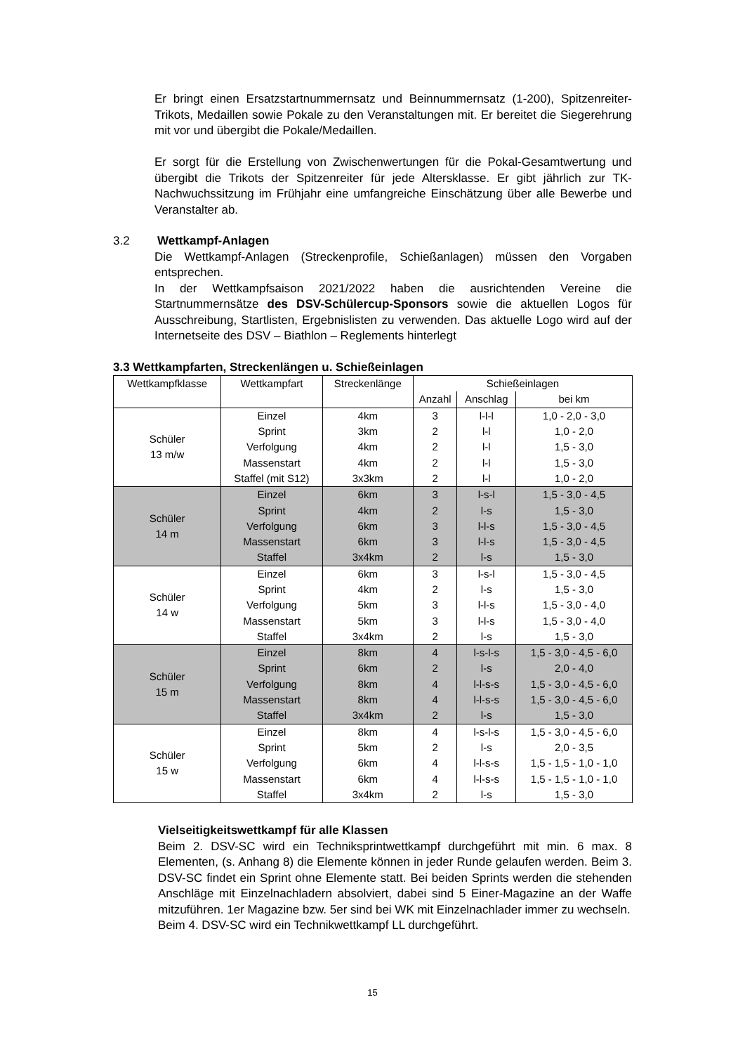Er bringt einen Ersatzstartnummernsatz und Beinnummernsatz (1-200), Spitzenreiter-Trikots, Medaillen sowie Pokale zu den Veranstaltungen mit. Er bereitet die Siegerehrung mit vor und übergibt die Pokale/Medaillen.
Er sorgt für die Erstellung von Zwischenwertungen für die Pokal-Gesamtwertung und übergibt die Trikots der Spitzenreiter für jede Altersklasse. Er gibt jährlich zur TK-Nachwuchssitzung im Frühjahr eine umfangreiche Einschätzung über alle Bewerbe und Veranstalter ab.
3.2 Wettkampf-Anlagen
Die Wettkampf-Anlagen (Streckenprofile, Schießanlagen) müssen den Vorgaben entsprechen.
In der Wettkampfsaison 2021/2022 haben die ausrichtenden Vereine die Startnummernsätze des DSV-Schülercup-Sponsors sowie die aktuellen Logos für Ausschreibung, Startlisten, Ergebnislisten zu verwenden. Das aktuelle Logo wird auf der Internetseite des DSV – Biathlon – Reglements hinterlegt
3.3 Wettkampfarten, Streckenlängen u. Schießeinlagen
| Wettkampfklasse | Wettkampfart | Streckenlänge | Schießeinlagen | | |
| --- | --- | --- | --- | --- | --- |
| | | | Anzahl | Anschlag | bei km |
| Schüler 13 m/w | Einzel | 4km | 3 | l-l-l | 1,0 - 2,0 - 3,0 |
| | Sprint | 3km | 2 | l-l | 1,0 - 2,0 |
| | Verfolgung | 4km | 2 | l-l | 1,5 - 3,0 |
| | Massenstart | 4km | 2 | l-l | 1,5 - 3,0 |
| | Staffel (mit S12) | 3x3km | 2 | l-l | 1,0 - 2,0 |
| Schüler 14 m | Einzel | 6km | 3 | l-s-l | 1,5 - 3,0 - 4,5 |
| | Sprint | 4km | 2 | l-s | 1,5 - 3,0 |
| | Verfolgung | 6km | 3 | l-l-s | 1,5 - 3,0 - 4,5 |
| | Massenstart | 6km | 3 | l-l-s | 1,5 - 3,0 - 4,5 |
| | Staffel | 3x4km | 2 | l-s | 1,5 - 3,0 |
| Schüler 14 w | Einzel | 6km | 3 | l-s-l | 1,5 - 3,0 - 4,5 |
| | Sprint | 4km | 2 | l-s | 1,5 - 3,0 |
| | Verfolgung | 5km | 3 | l-l-s | 1,5 - 3,0 - 4,0 |
| | Massenstart | 5km | 3 | l-l-s | 1,5 - 3,0 - 4,0 |
| | Staffel | 3x4km | 2 | l-s | 1,5 - 3,0 |
| Schüler 15 m | Einzel | 8km | 4 | l-s-l-s | 1,5 - 3,0 - 4,5 - 6,0 |
| | Sprint | 6km | 2 | l-s | 2,0 - 4,0 |
| | Verfolgung | 8km | 4 | l-l-s-s | 1,5 - 3,0 - 4,5 - 6,0 |
| | Massenstart | 8km | 4 | l-l-s-s | 1,5 - 3,0 - 4,5 - 6,0 |
| | Staffel | 3x4km | 2 | l-s | 1,5 - 3,0 |
| Schüler 15 w | Einzel | 8km | 4 | l-s-l-s | 1,5 - 3,0 - 4,5 - 6,0 |
| | Sprint | 5km | 2 | l-s | 2,0 - 3,5 |
| | Verfolgung | 6km | 4 | l-l-s-s | 1,5 - 1,5 - 1,0 - 1,0 |
| | Massenstart | 6km | 4 | l-l-s-s | 1,5 - 1,5 - 1,0 - 1,0 |
| | Staffel | 3x4km | 2 | l-s | 1,5 - 3,0 |
Vielseitigkeitswettkampf für alle Klassen
Beim 2. DSV-SC wird ein Techniksprintwettkampf durchgeführt mit min. 6 max. 8 Elementen, (s. Anhang 8) die Elemente können in jeder Runde gelaufen werden. Beim 3. DSV-SC findet ein Sprint ohne Elemente statt. Bei beiden Sprints werden die stehenden Anschläge mit Einzelnachladern absolviert, dabei sind 5 Einer-Magazine an der Waffe mitzuführen. 1er Magazine bzw. 5er sind bei WK mit Einzelnachlader immer zu wechseln.
Beim 4. DSV-SC wird ein Technikwettkampf LL durchgeführt.
15